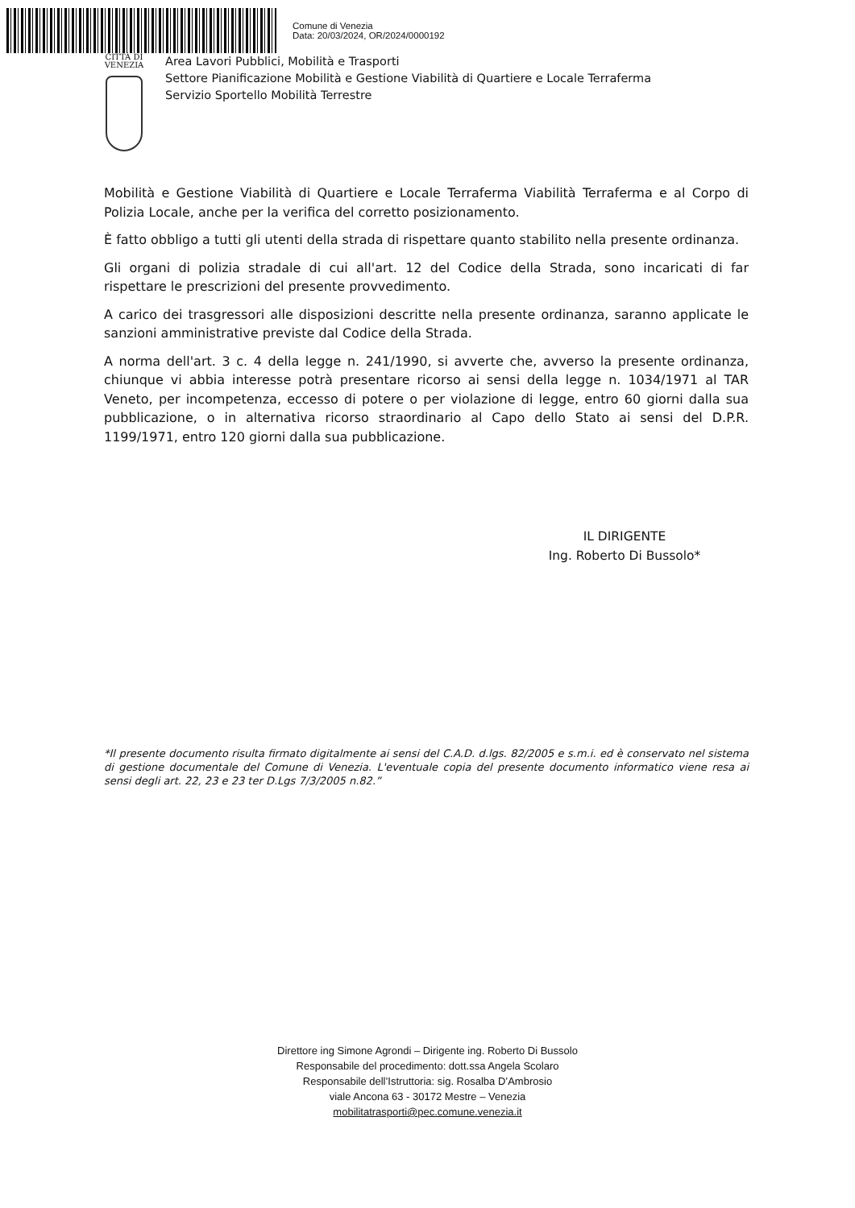Comune di Venezia
Data: 20/03/2024, OR/2024/0000192
CITTÀ DI
VENEZIA
Area Lavori Pubblici, Mobilità e Trasporti
Settore Pianificazione Mobilità e Gestione Viabilità di Quartiere e Locale Terraferma
Servizio Sportello Mobilità Terrestre
Mobilità e Gestione Viabilità di Quartiere e Locale Terraferma Viabilità Terraferma e al Corpo di Polizia Locale, anche per la verifica del corretto posizionamento.
È fatto obbligo a tutti gli utenti della strada di rispettare quanto stabilito nella presente ordinanza.
Gli organi di polizia stradale di cui all'art. 12 del Codice della Strada, sono incaricati di far rispettare le prescrizioni del presente provvedimento.
A carico dei trasgressori alle disposizioni descritte nella presente ordinanza, saranno applicate le sanzioni amministrative previste dal Codice della Strada.
A norma dell'art. 3 c. 4 della legge n. 241/1990, si avverte che, avverso la presente ordinanza, chiunque vi abbia interesse potrà presentare ricorso ai sensi della legge n. 1034/1971 al TAR Veneto, per incompetenza, eccesso di potere o per violazione di legge, entro 60 giorni dalla sua pubblicazione, o in alternativa ricorso straordinario al Capo dello Stato ai sensi del D.P.R. 1199/1971, entro 120 giorni dalla sua pubblicazione.
IL DIRIGENTE
Ing. Roberto Di Bussolo*
*Il presente documento risulta firmato digitalmente ai sensi del C.A.D. d.lgs. 82/2005 e s.m.i. ed è conservato nel sistema di gestione documentale del Comune di Venezia. L'eventuale copia del presente documento informatico viene resa ai sensi degli art. 22, 23 e 23 ter D.Lgs 7/3/2005 n.82.”
Direttore ing Simone Agrondi – Dirigente ing. Roberto Di Bussolo
Responsabile del procedimento: dott.ssa Angela Scolaro
Responsabile dell’Istruttoria: sig. Rosalba D’Ambrosio
viale Ancona 63 - 30172 Mestre – Venezia
mobilitatrasporti@pec.comune.venezia.it